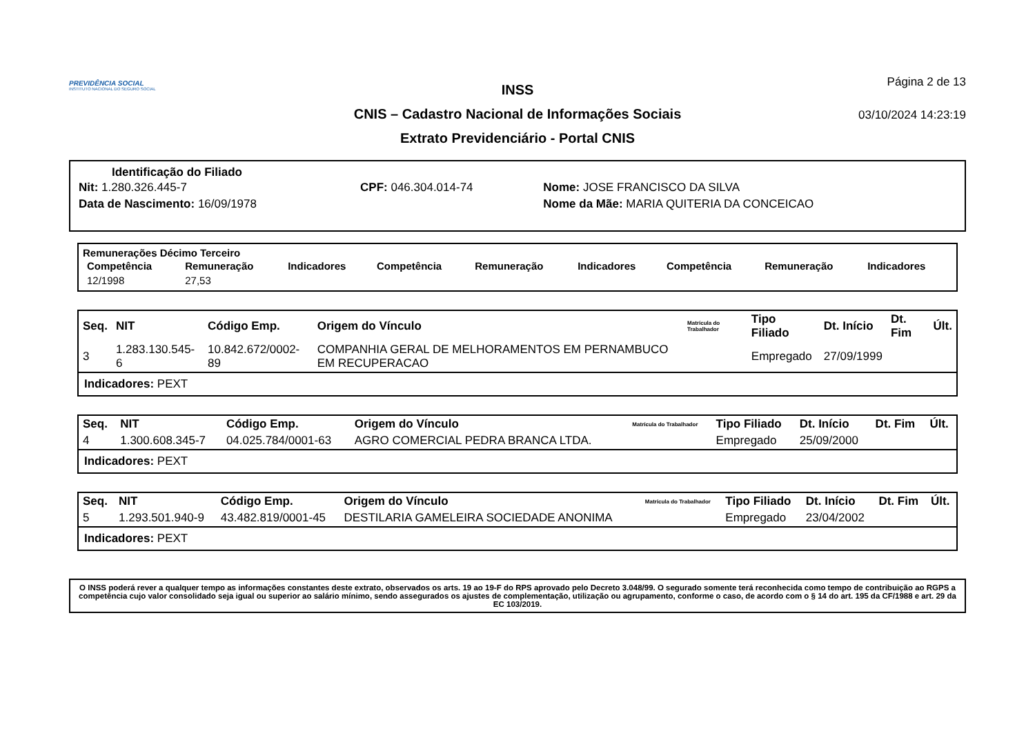PREVIDÊNCIA SOCIAL
INSTITUTO NACIONAL DO SEGURO SOCIAL
INSS
CNIS – Cadastro Nacional de Informações Sociais
Extrato Previdenciário - Portal CNIS
Página 2 de 13
03/10/2024 14:23:19
Identificação do Filiado
| Nit: 1.280.326.445-7 | CPF: 046.304.014-74 | Nome: JOSE FRANCISCO DA SILVA |
| Data de Nascimento: 16/09/1978 | | Nome da Mãe: MARIA QUITERIA DA CONCEICAO |
Remunerações Décimo Terceiro
| Competência | Remuneração | Indicadores | Competência | Remuneração | Indicadores | Competência | Remuneração | Indicadores |
| --- | --- | --- | --- | --- | --- | --- | --- | --- |
| 12/1998 | 27,53 | | | | | | | |
| Seq. | NIT | Código Emp. | Origem do Vínculo | Matrícula do Trabalhador | Tipo Filiado | Dt. Início | Dt. Fim | Últ. |
| --- | --- | --- | --- | --- | --- | --- | --- | --- |
| 3 | 1.283.130.545-6 | 10.842.672/0002-89 | COMPANHIA GERAL DE MELHORAMENTOS EM PERNAMBUCO EM RECUPERACAO | | Empregado | 27/09/1999 | | |
Indicadores: PEXT
| Seq. | NIT | Código Emp. | Origem do Vínculo | Matrícula do Trabalhador | Tipo Filiado | Dt. Início | Dt. Fim | Últ. |
| --- | --- | --- | --- | --- | --- | --- | --- | --- |
| 4 | 1.300.608.345-7 | 04.025.784/0001-63 | AGRO COMERCIAL PEDRA BRANCA LTDA. | | Empregado | 25/09/2000 | | |
Indicadores: PEXT
| Seq. | NIT | Código Emp. | Origem do Vínculo | Matrícula do Trabalhador | Tipo Filiado | Dt. Início | Dt. Fim | Últ. |
| --- | --- | --- | --- | --- | --- | --- | --- | --- |
| 5 | 1.293.501.940-9 | 43.482.819/0001-45 | DESTILARIA GAMELEIRA SOCIEDADE ANONIMA | | Empregado | 23/04/2002 | | |
Indicadores: PEXT
O INSS poderá rever a qualquer tempo as informações constantes deste extrato, observados os arts. 19 ao 19-F do RPS aprovado pelo Decreto 3.048/99. O segurado somente terá reconhecida como tempo de contribuição ao RGPS a competência cujo valor consolidado seja igual ou superior ao salário mínimo, sendo assegurados os ajustes de complementação, utilização ou agrupamento, conforme o caso, de acordo com o § 14 do art. 195 da CF/1988 e art. 29 da EC 103/2019.